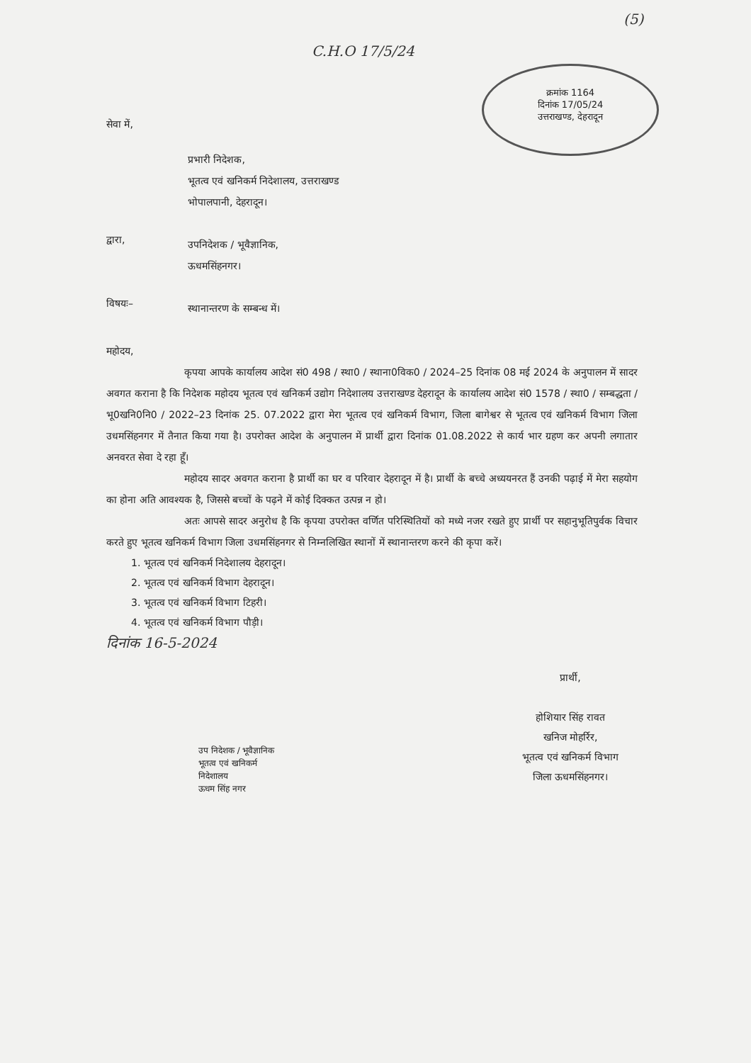(5)
C.H.O 17/5/24
क्रमांक 1164
दिनांक 17/05/24
उत्तराखण्ड, देहरादून
सेवा में,
प्रभारी निदेशक,
भूतत्व एवं खनिकर्म निदेशालय, उत्तराखण्ड
भोपालपानी, देहरादून।
द्वारा,
उपनिदेशक / भूवैज्ञानिक,
ऊधमसिंहनगर।
विषयः–
स्थानान्तरण के सम्बन्ध में।
महोदय,
कृपया आपके कार्यालय आदेश सं0 498 / स्था0 / स्थाना0विक0 / 2024–25 दिनांक 08 मई 2024 के अनुपालन में सादर अवगत कराना है कि निदेशक महोदय भूतत्व एवं खनिकर्म उद्योग निदेशालय उत्तराखण्ड देहरादून के कार्यालय आदेश सं0 1578 / स्था0 / सम्बद्धता / भू0खनि0नि0 / 2022–23 दिनांक 25. 07.2022 द्वारा मेरा भूतत्व एवं खनिकर्म विभाग, जिला बागेश्वर से भूतत्व एवं खनिकर्म विभाग जिला उधमसिंहनगर में तैनात किया गया है। उपरोक्त आदेश के अनुपालन में प्रार्थी द्वारा दिनांक 01.08.2022 से कार्य भार ग्रहण कर अपनी लगातार अनवरत सेवा दे रहा हूँ।
महोदय सादर अवगत कराना है प्रार्थी का घर व परिवार देहरादून में है। प्रार्थी के बच्चे अध्ययनरत हैं उनकी पढ़ाई में मेरा सहयोग का होना अति आवश्यक है, जिससे बच्चों के पढ़ने में कोई दिक्कत उत्पन्न न हो।
अतः आपसे सादर अनुरोध है कि कृपया उपरोक्त वर्णित परिस्थितियों को मध्ये नजर रखते हुए प्रार्थी पर सहानुभूतिपुर्वक विचार करते हुए भूतत्व खनिकर्म विभाग जिला उधमसिंहनगर से निम्नलिखित स्थानों में स्थानान्तरण करने की कृपा करें।
1. भूतत्व एवं खनिकर्म निदेशालय देहरादून।
2. भूतत्व एवं खनिकर्म विभाग देहरादून।
3. भूतत्व एवं खनिकर्म विभाग टिहरी।
4. भूतत्व एवं खनिकर्म विभाग पौड़ी।
दिनांक 16-5-2024
प्रार्थी,
होशियार सिंह रावत
खनिज मोहर्रिर,
भूतत्व एवं खनिकर्म विभाग
जिला ऊधमसिंहनगर।
उप निदेशक / भूवैज्ञानिक
भूतत्व एवं खनिकर्म
निदेशालय
ऊधम सिंह नगर